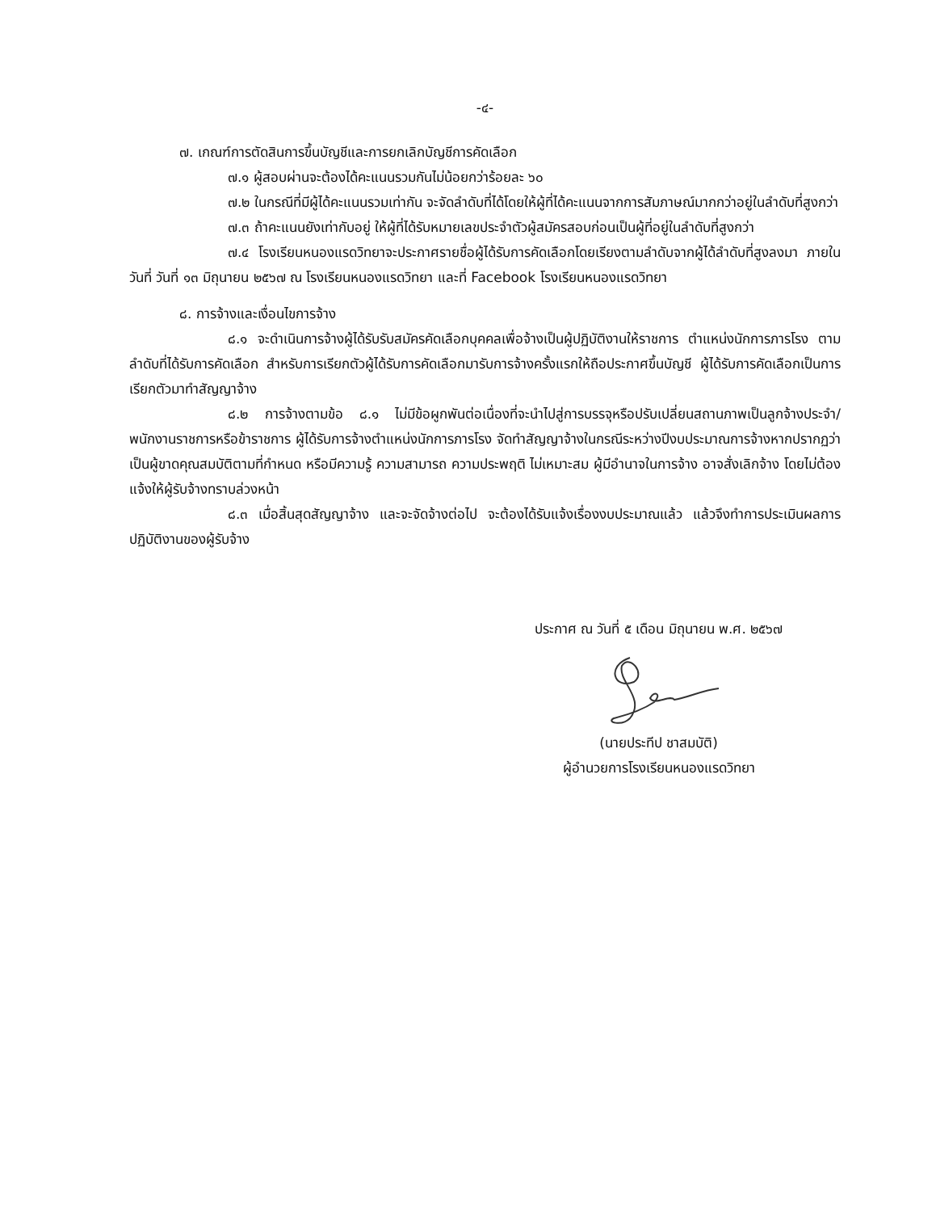-๔-
๗. เกณฑ์การตัดสินการขึ้นบัญชีและการยกเลิกบัญชีการคัดเลือก
๗.๑ ผู้สอบผ่านจะต้องได้คะแนนรวมกันไม่น้อยกว่าร้อยละ ๖๐
๗.๒ ในกรณีที่มีผู้ได้คะแนนรวมเท่ากัน จะจัดลำดับที่ได้โดยให้ผู้ที่ได้คะแนนจากการสัมภาษณ์มากกว่าอยู่ในลำดับที่สูงกว่า
๗.๓ ถ้าคะแนนยังเท่ากับอยู่ ให้ผู้ที่ได้รับหมายเลขประจำตัวผู้สมัครสอบก่อนเป็นผู้ที่อยู่ในลำดับที่สูงกว่า
๗.๔ โรงเรียนหนองแรดวิทยาจะประกาศรายชื่อผู้ได้รับการคัดเลือกโดยเรียงตามลำดับจากผู้ได้ลำดับที่สูงลงมา ภายในวันที่ วันที่ ๑๓ มิถุนายน ๒๕๖๗ ณ โรงเรียนหนองแรดวิทยา และที่ Facebook โรงเรียนหนองแรดวิทยา
๘. การจ้างและเงื่อนไขการจ้าง
๘.๑ จะดำเนินการจ้างผู้ได้รับรับสมัครคัดเลือกบุคคลเพื่อจ้างเป็นผู้ปฏิบัติงานให้ราชการ ตำแหน่งนักการภารโรง ตามลำดับที่ได้รับการคัดเลือก สำหรับการเรียกตัวผู้ได้รับการคัดเลือกมารับการจ้างครั้งแรกให้ถือประกาศขึ้นบัญชี ผู้ได้รับการคัดเลือกเป็นการเรียกตัวมาทำสัญญาจ้าง
๘.๒ การจ้างตามข้อ ๘.๑ ไม่มีข้อผูกพันต่อเนื่องที่จะนำไปสู่การบรรจุหรือปรับเปลี่ยนสถานภาพเป็นลูกจ้างประจำ/พนักงานราชการหรือข้าราชการ ผู้ได้รับการจ้างตำแหน่งนักการภารโรง จัดทำสัญญาจ้างในกรณีระหว่างปีงบประมาณการจ้างหากปรากฏว่าเป็นผู้ขาดคุณสมบัติตามที่กำหนด หรือมีความรู้ ความสามารถ ความประพฤติ ไม่เหมาะสม ผู้มีอำนาจในการจ้าง อาจสั่งเลิกจ้าง โดยไม่ต้องแจ้งให้ผู้รับจ้างทราบล่วงหน้า
๘.๓ เมื่อสิ้นสุดสัญญาจ้าง และจะจัดจ้างต่อไป จะต้องได้รับแจ้งเรื่องงบประมาณแล้ว แล้วจึงทำการประเมินผลการปฏิบัติงานของผู้รับจ้าง
ประกาศ ณ วันที่ ๕ เดือน มิถุนายน พ.ศ. ๒๕๖๗
(นายประทีป ชาสมบัติ)
ผู้อำนวยการโรงเรียนหนองแรดวิทยา